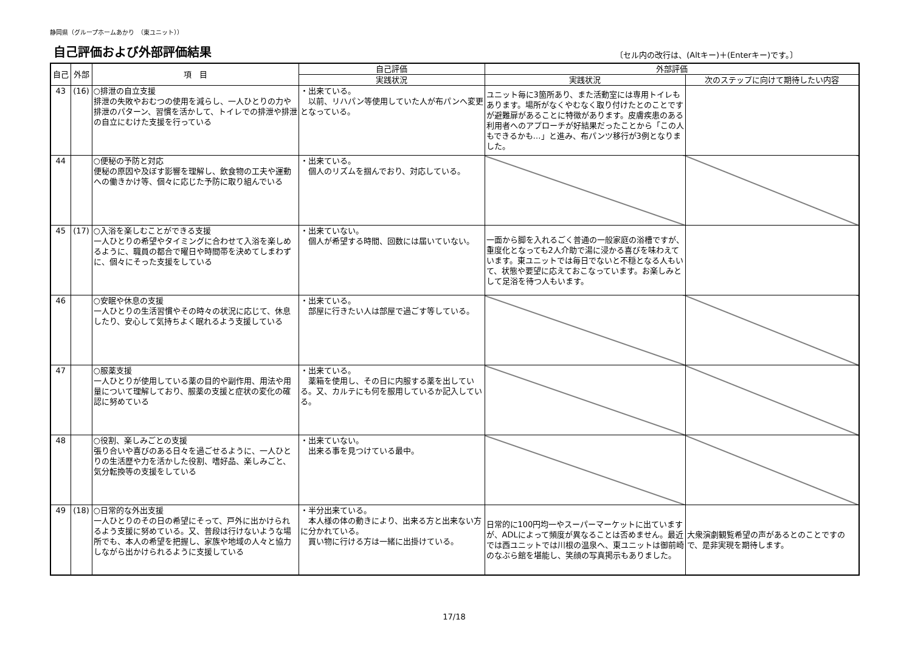静岡県（グループホームあかり　（東ユニット））
自己評価および外部評価結果
〔セル内の改行は、(Altキー)＋(Enterキー)です。〕
| 自己 | 外部 | 項 目 | 自己評価 | 外部評価 | |
| --- | --- | --- | --- | --- | --- |
| | | | 実践状況 | 実践状況 | 次のステップに向けて期待したい内容 |
| 43 | (16) | ○排泄の自立支援 排泄の失敗やおむつの使用を減らし、一人ひとりの力や排泄のパターン、習慣を活かして、トイレでの排泄や排泄の自立にむけた支援を行っている | ・出来ている。 以前、リハパン等使用していた人が布パンへ変更となっている。 | ユニット毎に3箇所あり、また活動室には専用トイレもあります。場所がなくやむなく取り付けたとのことですが避難扉があることに特徴があります。皮膚疾患のある利用者へのアプローチが好結果だったことから「この人もできるかも…」と進み、布パンツ移行が3例となりました。 | |
| 44 | | ○便秘の予防と対応 便秘の原因や及ぼす影響を理解し、飲食物の工夫や運動への働きかけ等、個々に応じた予防に取り組んでいる | ・出来ている。 個人のリズムを掴んでおり、対応している。 | | |
| 45 | (17) | ○入浴を楽しむことができる支援 一人ひとりの希望やタイミングに合わせて入浴を楽しめるように、職員の都合で曜日や時間帯を決めてしまわずに、個々にそった支援をしている | ・出来ていない。 個人が希望する時間、回数には届いていない。 | 一面から脚を入れるごく普通の一般家庭の浴槽ですが、重度化となっても2人介助で湯に浸かる喜びを味わえています。東ユニットでは毎日でないと不穏となる人もいて、状態や要望に応えておこなっています。お楽しみとして足浴を待つ人もいます。 | |
| 46 | | ○安眠や休息の支援 一人ひとりの生活習慣やその時々の状況に応じて、休息したり、安心して気持ちよく眠れるよう支援している | ・出来ている。 部屋に行きたい人は部屋で過ごす等している。 | | |
| 47 | | ○服薬支援 一人ひとりが使用している薬の目的や副作用、用法や用量について理解しており、服薬の支援と症状の変化の確認に努めている | ・出来ている。 薬箱を使用し、その日に内服する薬を出している。又、カルテにも何を服用しているか記入している。 | | |
| 48 | | ○役割、楽しみごとの支援 張り合いや喜びのある日々を過ごせるように、一人ひとりの生活歴や力を活かした役割、嗜好品、楽しみごと、気分転換等の支援をしている | ・出来ていない。 出来る事を見つけている最中。 | | |
| 49 | (18) | ○日常的な外出支援 一人ひとりのその日の希望にそって、戸外に出かけられるよう支援に努めている。又、普段は行けないような場所でも、本人の希望を把握し、家族や地域の人々と協力しながら出かけられるように支援している | ・半分出来ている。 本人様の体の動きにより、出来る方と出来ない方に分かれている。 買い物に行ける方は一緒に出掛けている。 | 日常的に100円均一やスーパーマーケットに出ていますが、ADLによって頻度が異なることは否めません。最近では西ユニットでは川根の温泉へ、東ユニットは御前崎のなぶら館を堪能し、笑顔の写真掲示もありました。 | 大衆演劇観覧希望の声があるとのことですので、是非実現を期待します。 |
17/18